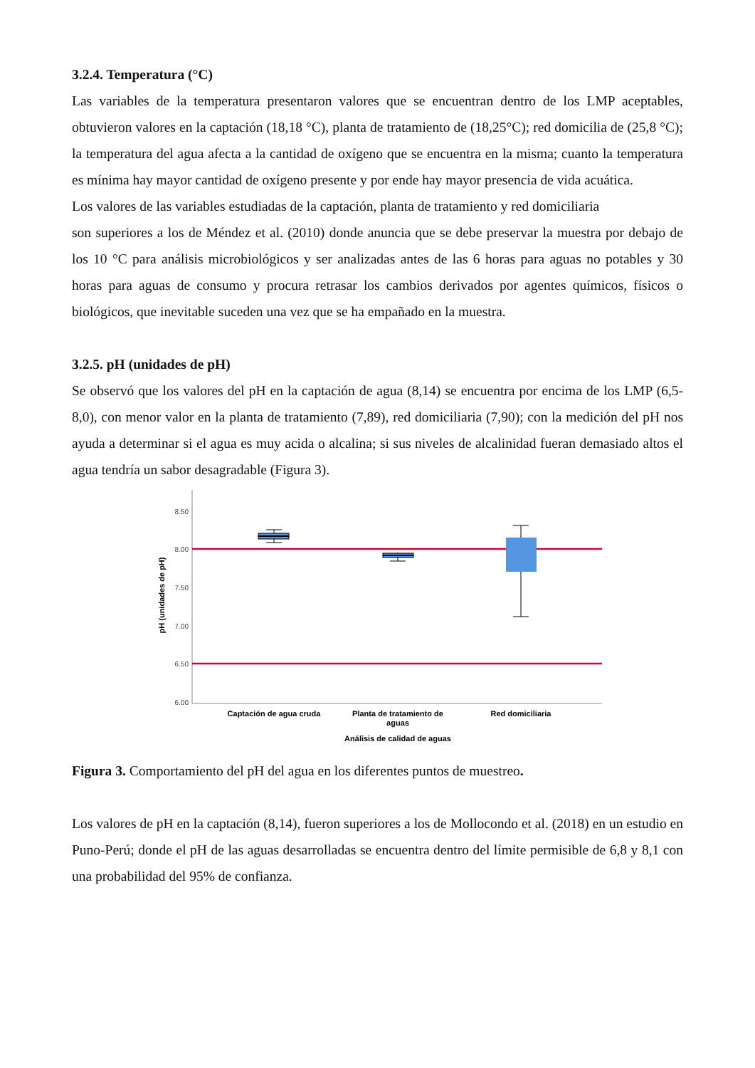3.2.4. Temperatura (°C)
Las variables de la temperatura presentaron valores que se encuentran dentro de los LMP aceptables, obtuvieron valores en la captación (18,18 °C), planta de tratamiento de (18,25°C); red domicilia de (25,8 °C); la temperatura del agua afecta a la cantidad de oxígeno que se encuentra en la misma; cuanto la temperatura es mínima hay mayor cantidad de oxígeno presente y por ende hay mayor presencia de vida acuática.
Los valores de las variables estudiadas de la captación, planta de tratamiento y red domiciliaria
son superiores a los de Méndez et al. (2010) donde anuncia que se debe preservar la muestra por debajo de los 10 °C para análisis microbiológicos y ser analizadas antes de las 6 horas para aguas no potables y 30 horas para aguas de consumo y procura retrasar los cambios derivados por agentes químicos, físicos o biológicos, que inevitable suceden una vez que se ha empañado en la muestra.
3.2.5. pH (unidades de pH)
Se observó que los valores del pH en la captación de agua (8,14) se encuentra por encima de los LMP (6,5-8,0), con menor valor en la planta de tratamiento (7,89), red domiciliaria (7,90); con la medición del pH nos ayuda a determinar si el agua es muy acida o alcalina; si sus niveles de alcalinidad fueran demasiado altos el agua tendría un sabor desagradable (Figura 3).
8.50
8.00
7.50
7.00
6.50
6.00
pH (unidades de pH)
Captación de agua cruda
Planta de tratamiento de
aguas
Red domiciliaria
Análisis de calidad de aguas
Figura 3. Comportamiento del pH del agua en los diferentes puntos de muestreo.
Los valores de pH en la captación (8,14), fueron superiores a los de Mollocondo et al. (2018) en un estudio en Puno-Perú; donde el pH de las aguas desarrolladas se encuentra dentro del límite permisible de 6,8 y 8,1 con una probabilidad del 95% de confianza.